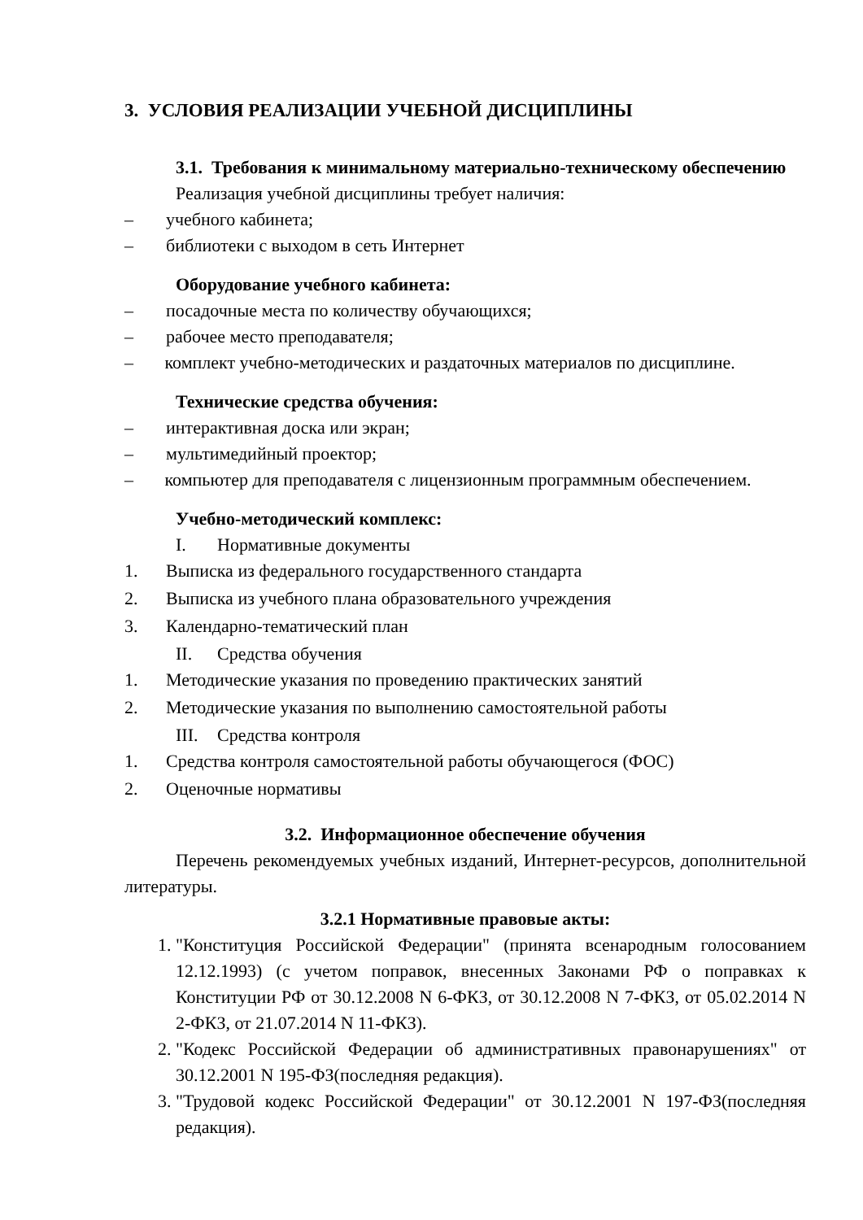3. УСЛОВИЯ РЕАЛИЗАЦИИ УЧЕБНОЙ ДИСЦИПЛИНЫ
3.1. Требования к минимальному материально-техническому обеспечению
Реализация учебной дисциплины требует наличия:
– учебного кабинета;
– библиотеки с выходом в сеть Интернет
Оборудование учебного кабинета:
– посадочные места по количеству обучающихся;
– рабочее место преподавателя;
– комплект учебно-методических и раздаточных материалов по дисциплине.
Технические средства обучения:
– интерактивная доска или экран;
– мультимедийный проектор;
– компьютер для преподавателя с лицензионным программным обеспечением.
Учебно-методический комплекс:
I. Нормативные документы
1. Выписка из федерального государственного стандарта
2. Выписка из учебного плана образовательного учреждения
3. Календарно-тематический план
II. Средства обучения
1. Методические указания по проведению практических занятий
2. Методические указания по выполнению самостоятельной работы
III. Средства контроля
1. Средства контроля самостоятельной работы обучающегося (ФОС)
2. Оценочные нормативы
3.2. Информационное обеспечение обучения
Перечень рекомендуемых учебных изданий, Интернет-ресурсов, дополнительной литературы.
3.2.1 Нормативные правовые акты:
1. "Конституция Российской Федерации" (принята всенародным голосованием 12.12.1993) (с учетом поправок, внесенных Законами РФ о поправках к Конституции РФ от 30.12.2008 N 6-ФКЗ, от 30.12.2008 N 7-ФКЗ, от 05.02.2014 N 2-ФКЗ, от 21.07.2014 N 11-ФКЗ).
2. "Кодекс Российской Федерации об административных правонарушениях" от 30.12.2001 N 195-ФЗ(последняя редакция).
3. "Трудовой кодекс Российской Федерации" от 30.12.2001 N 197-ФЗ(последняя редакция).